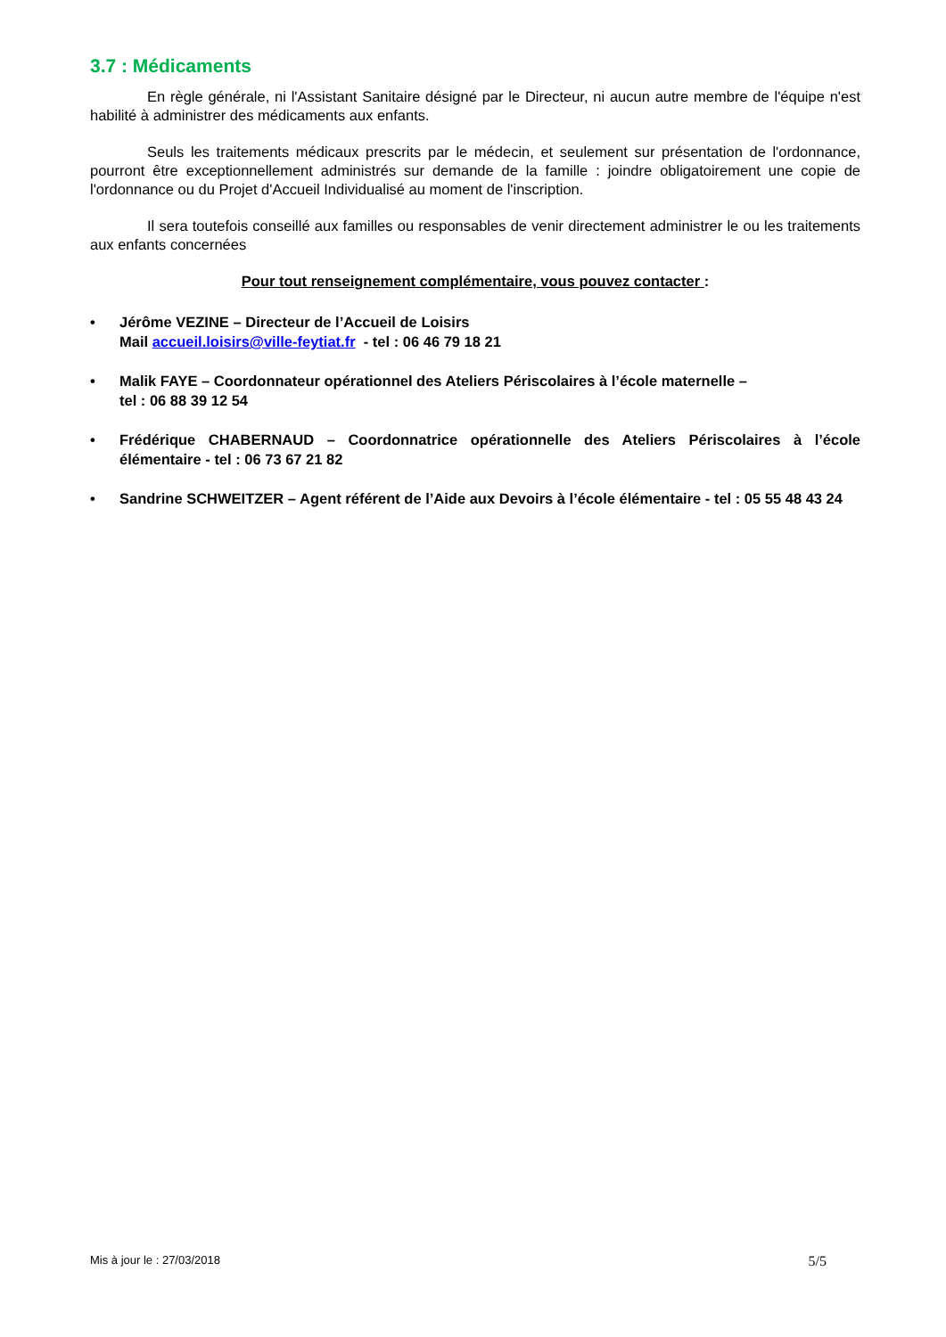3.7 : Médicaments
En règle générale, ni l'Assistant Sanitaire désigné par le Directeur, ni aucun autre membre de l'équipe n'est habilité à administrer des médicaments aux enfants.
Seuls les traitements médicaux prescrits par le médecin, et seulement sur présentation de l'ordonnance, pourront être exceptionnellement administrés sur demande de la famille : joindre obligatoirement une copie de l'ordonnance ou du Projet d'Accueil Individualisé au moment de l'inscription.
Il sera toutefois conseillé aux familles ou responsables de venir directement administrer le ou les traitements aux enfants concernées
Pour tout renseignement complémentaire, vous pouvez contacter :
• Jérôme VEZINE – Directeur de l’Accueil de Loisirs
Mail accueil.loisirs@ville-feytiat.fr - tel : 06 46 79 18 21
• Malik FAYE – Coordonnateur opérationnel des Ateliers Périscolaires à l’école maternelle –
tel : 06 88 39 12 54
• Frédérique CHABERNAUD – Coordonnatrice opérationnelle des Ateliers Périscolaires à l’école élémentaire - tel : 06 73 67 21 82
• Sandrine SCHWEITZER – Agent référent de l’Aide aux Devoirs à l’école élémentaire - tel : 05 55 48 43 24
Mis à jour le : 27/03/2018 5/5